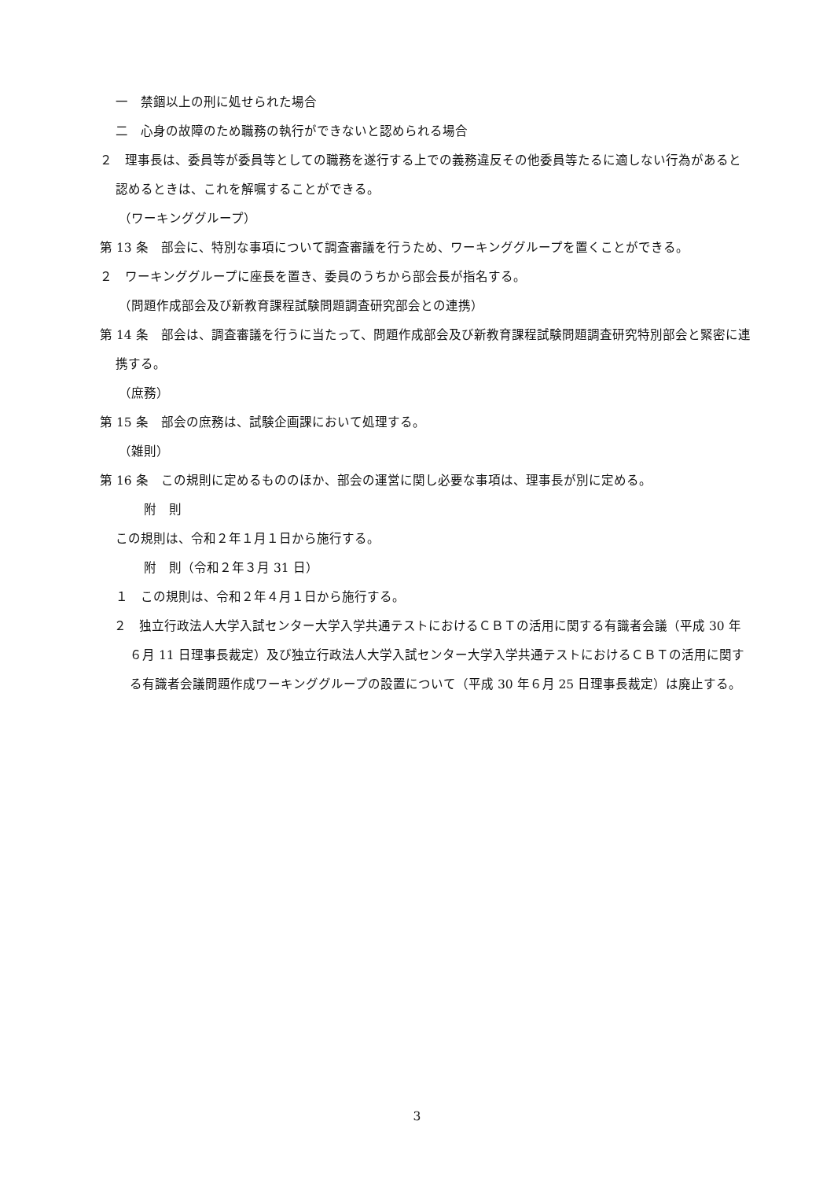一　禁錮以上の刑に処せられた場合
二　心身の故障のため職務の執行ができないと認められる場合
２　理事長は、委員等が委員等としての職務を遂行する上での義務違反その他委員等たるに適しない行為があると認めるときは、これを解嘱することができる。
（ワーキンググループ）
第 13 条　部会に、特別な事項について調査審議を行うため、ワーキンググループを置くことができる。
２　ワーキンググループに座長を置き、委員のうちから部会長が指名する。
（問題作成部会及び新教育課程試験問題調査研究部会との連携）
第 14 条　部会は、調査審議を行うに当たって、問題作成部会及び新教育課程試験問題調査研究特別部会と緊密に連携する。
（庶務）
第 15 条　部会の庶務は、試験企画課において処理する。
（雑則）
第 16 条　この規則に定めるもののほか、部会の運営に関し必要な事項は、理事長が別に定める。
附　則
この規則は、令和２年１月１日から施行する。
附　則（令和２年３月 31 日）
１　この規則は、令和２年４月１日から施行する。
２　独立行政法人大学入試センター大学入学共通テストにおけるＣＢＴの活用に関する有識者会議（平成 30 年６月 11 日理事長裁定）及び独立行政法人大学入試センター大学入学共通テストにおけるＣＢＴの活用に関する有識者会議問題作成ワーキンググループの設置について（平成 30 年６月 25 日理事長裁定）は廃止する。
3